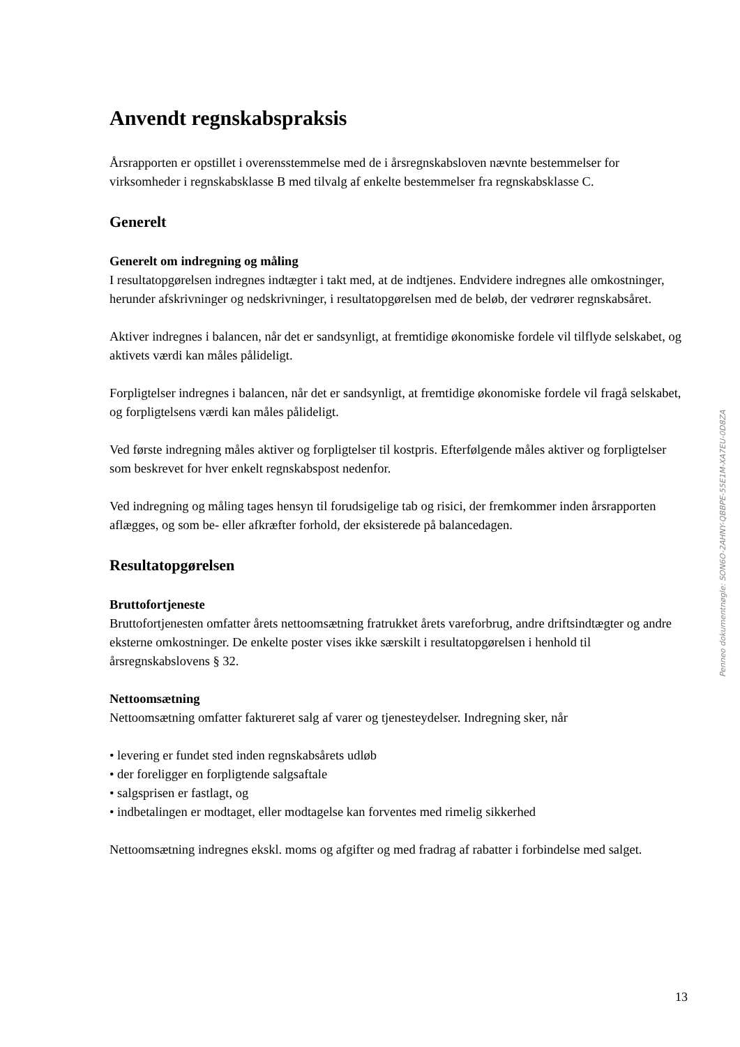Anvendt regnskabspraksis
Årsrapporten er opstillet i overensstemmelse med de i årsregnskabsloven nævnte bestemmelser for virksomheder i regnskabsklasse B med tilvalg af enkelte bestemmelser fra regnskabsklasse C.
Generelt
Generelt om indregning og måling
I resultatopgørelsen indregnes indtægter i takt med, at de indtjenes. Endvidere indregnes alle omkostninger, herunder afskrivninger og nedskrivninger, i resultatopgørelsen med de beløb, der vedrører regnskabsåret.
Aktiver indregnes i balancen, når det er sandsynligt, at fremtidige økonomiske fordele vil tilflyde selskabet, og aktivets værdi kan måles pålideligt.
Forpligtelser indregnes i balancen, når det er sandsynligt, at fremtidige økonomiske fordele vil fragå selskabet, og forpligtelsens værdi kan måles pålideligt.
Ved første indregning måles aktiver og forpligtelser til kostpris. Efterfølgende måles aktiver og forpligtelser som beskrevet for hver enkelt regnskabspost nedenfor.
Ved indregning og måling tages hensyn til forudsigelige tab og risici, der fremkommer inden årsrapporten aflægges, og som be- eller afkræfter forhold, der eksisterede på balancedagen.
Resultatopgørelsen
Bruttofortjeneste
Bruttofortjenesten omfatter årets nettoomsætning fratrukket årets vareforbrug, andre driftsindtægter og andre eksterne omkostninger. De enkelte poster vises ikke særskilt i resultatopgørelsen i henhold til årsregnskabslovens § 32.
Nettoomsætning
Nettoomsætning omfatter faktureret salg af varer og tjenesteydelser. Indregning sker, når
• levering er fundet sted inden regnskabsårets udløb
• der foreligger en forpligtende salgsaftale
• salgsprisen er fastlagt, og
• indbetalingen er modtaget, eller modtagelse kan forventes med rimelig sikkerhed
Nettoomsætning indregnes ekskl. moms og afgifter og med fradrag af rabatter i forbindelse med salget.
Penneo dokumentnøgle: SON6O-2AHNY-QBBPE-55E1M-XA7EU-0D8ZA
13